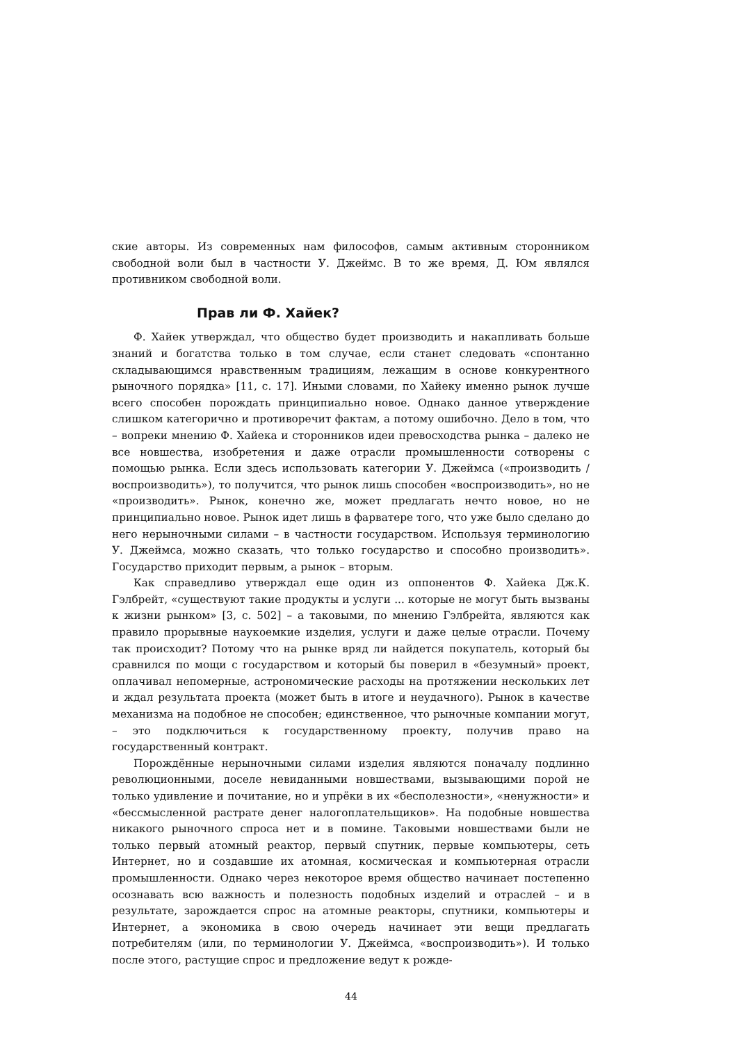ские авторы. Из современных нам философов, самым активным сторонником свободной воли был в частности У. Джеймс. В то же время, Д. Юм являлся противником свободной воли.
Прав ли Ф. Хайек?
Ф. Хайек утверждал, что общество будет производить и накапливать больше знаний и богатства только в том случае, если станет следовать «спонтанно складывающимся нравственным традициям, лежащим в основе конкурентного рыночного порядка» [11, с. 17]. Иными словами, по Хайеку именно рынок лучше всего способен порождать принципиально новое. Однако данное утверждение слишком категорично и противоречит фактам, а потому ошибочно. Дело в том, что – вопреки мнению Ф. Хайека и сторонников идеи превосходства рынка – далеко не все новшества, изобретения и даже отрасли промышленности сотворены с помощью рынка. Если здесь использовать категории У. Джеймса («производить / воспроизводить»), то получится, что рынок лишь способен «воспроизводить», но не «производить». Рынок, конечно же, может предлагать нечто новое, но не принципиально новое. Рынок идет лишь в фарватере того, что уже было сделано до него нерыночными силами – в частности государством. Используя терминологию У. Джеймса, можно сказать, что только государство и способно производить». Государство приходит первым, а рынок – вторым.
Как справедливо утверждал еще один из оппонентов Ф. Хайека Дж.К. Гэлбрейт, «существуют такие продукты и услуги ... которые не могут быть вызваны к жизни рынком» [3, с. 502] – а таковыми, по мнению Гэлбрейта, являются как правило прорывные наукоемкие изделия, услуги и даже целые отрасли. Почему так происходит? Потому что на рынке вряд ли найдется покупатель, который бы сравнился по мощи с государством и который бы поверил в «безумный» проект, оплачивал непомерные, астрономические расходы на протяжении нескольких лет и ждал результата проекта (может быть в итоге и неудачного). Рынок в качестве механизма на подобное не способен; единственное, что рыночные компании могут, – это подключиться к государственному проекту, получив право на государственный контракт.
Порождённые нерыночными силами изделия являются поначалу подлинно революционными, доселе невиданными новшествами, вызывающими порой не только удивление и почитание, но и упрёки в их «бесполезности», «ненужности» и «бессмысленной растрате денег налогоплательщиков». На подобные новшества никакого рыночного спроса нет и в помине. Таковыми новшествами были не только первый атомный реактор, первый спутник, первые компьютеры, сеть Интернет, но и создавшие их атомная, космическая и компьютерная отрасли промышленности. Однако через некоторое время общество начинает постепенно осознавать всю важность и полезность подобных изделий и отраслей – и в результате, зарождается спрос на атомные реакторы, спутники, компьютеры и Интернет, а экономика в свою очередь начинает эти вещи предлагать потребителям (или, по терминологии У. Джеймса, «воспроизводить»). И только после этого, растущие спрос и предложение ведут к рожде-
44